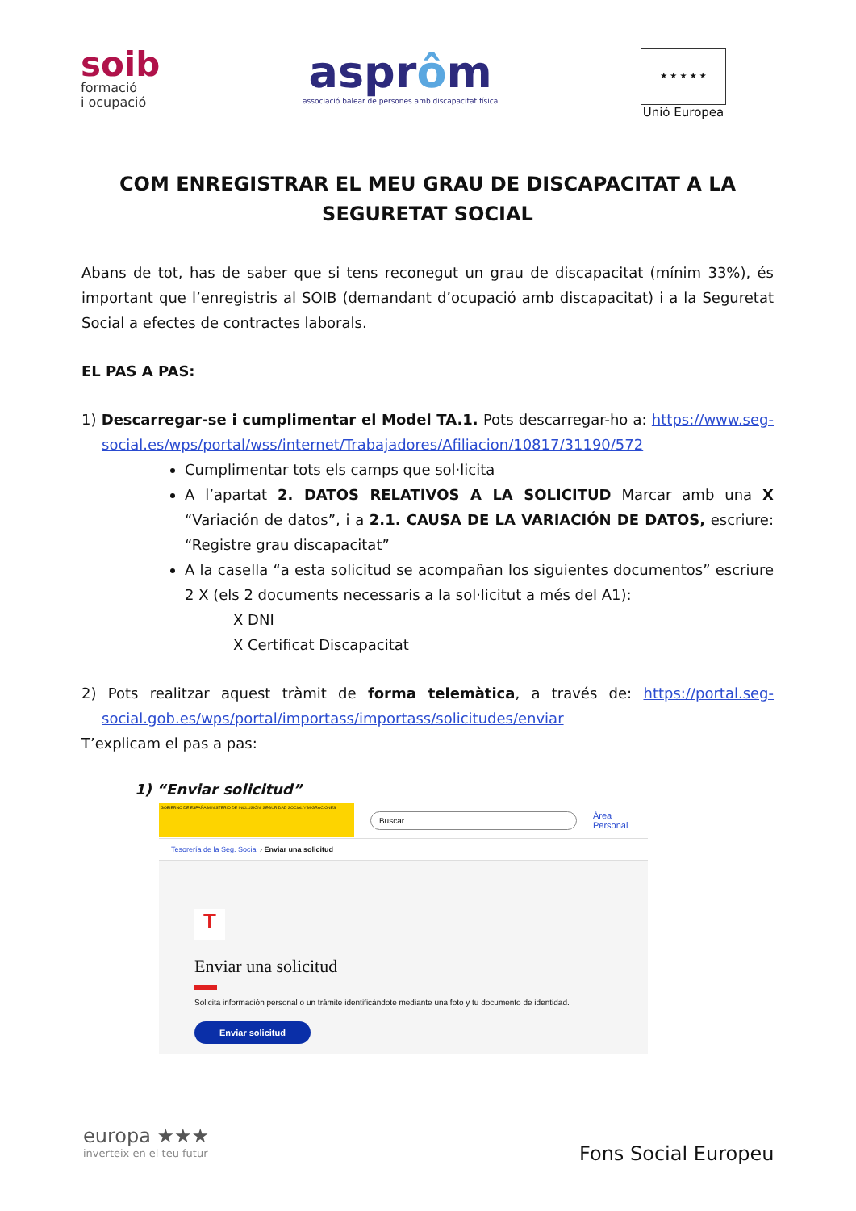soib
formació
i ocupació
asprôm
associació balear de persones amb discapacitat física
★ ★ ★ ★ ★
Unió Europea
COM ENREGISTRAR EL MEU GRAU DE DISCAPACITAT A LA SEGURETAT SOCIAL
Abans de tot, has de saber que si tens reconegut un grau de discapacitat (mínim 33%), és important que l’enregistris al SOIB (demandant d’ocupació amb discapacitat) i a la Seguretat Social a efectes de contractes laborals.
EL PAS A PAS:
1) Descarregar-se i cumplimentar el Model TA.1. Pots descarregar-ho a: https://www.seg-social.es/wps/portal/wss/internet/Trabajadores/Afiliacion/10817/31190/572
Cumplimentar tots els camps que sol·licita
A l’apartat 2. DATOS RELATIVOS A LA SOLICITUD Marcar amb una X “Variación de datos”, i a 2.1. CAUSA DE LA VARIACIÓN DE DATOS, escriure: “Registre grau discapacitat”
A la casella “a esta solicitud se acompañan los siguientes documentos” escriure 2 X (els 2 documents necessaris a la sol·licitut a més del A1):
X DNI
X Certificat Discapacitat
2) Pots realitzar aquest tràmit de forma telemàtica, a través de: https://portal.seg-social.gob.es/wps/portal/importass/importass/solicitudes/enviar
T’explicam el pas a pas:
1) “Enviar solicitud”
GOBIERNO DE ESPAÑA MINISTERIO DE INCLUSIÓN, SEGURIDAD SOCIAL Y MIGRACIONES
Buscar
Área Personal
Tesorería de la Seg. Social › Enviar una solicitud
T
Enviar una solicitud
Solicita información personal o un trámite identificándote mediante una foto y tu documento de identidad.
Enviar solicitud
europa ★★★
inverteix en el teu futur
Fons Social Europeu